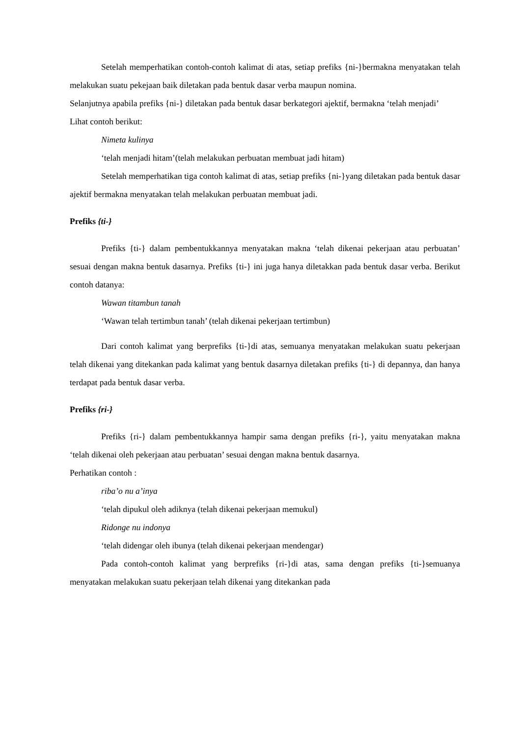Setelah memperhatikan contoh-contoh kalimat di atas, setiap prefiks {ni-}bermakna menyatakan telah melakukan suatu pekejaan baik diletakan pada bentuk dasar verba maupun nomina.
Selanjutnya apabila prefiks {ni-} diletakan pada bentuk dasar berkategori ajektif, bermakna ‘telah menjadi’
Lihat contoh berikut:
Nimeta kulinya
‘telah menjadi hitam’(telah melakukan perbuatan membuat jadi hitam)
Setelah memperhatikan tiga contoh kalimat di atas, setiap prefiks {ni-}yang diletakan pada bentuk dasar ajektif bermakna menyatakan telah melakukan perbuatan membuat jadi.
Prefiks {ti-}
Prefiks {ti-} dalam pembentukkannya menyatakan makna ‘telah dikenai pekerjaan atau perbuatan’ sesuai dengan makna bentuk dasarnya. Prefiks {ti-} ini juga hanya diletakkan pada bentuk dasar verba. Berikut contoh datanya:
Wawan titambun tanah
‘Wawan telah tertimbun tanah’ (telah dikenai pekerjaan tertimbun)
Dari contoh kalimat yang berprefiks {ti-}di atas, semuanya menyatakan melakukan suatu pekerjaan telah dikenai yang ditekankan pada kalimat yang bentuk dasarnya diletakan prefiks {ti-} di depannya, dan hanya terdapat pada bentuk dasar verba.
Prefiks {ri-}
Prefiks {ri-} dalam pembentukkannya hampir sama dengan prefiks {ri-}, yaitu menyatakan makna ‘telah dikenai oleh pekerjaan atau perbuatan’ sesuai dengan makna bentuk dasarnya.
Perhatikan contoh :
riba’o nu a’inya
‘telah dipukul oleh adiknya (telah dikenai pekerjaan memukul)
Ridonge nu indonya
‘telah didengar oleh ibunya (telah dikenai pekerjaan mendengar)
Pada contoh-contoh kalimat yang berprefiks {ri-}di atas, sama dengan prefiks {ti-}semuanya menyatakan melakukan suatu pekerjaan telah dikenai yang ditekankan pada